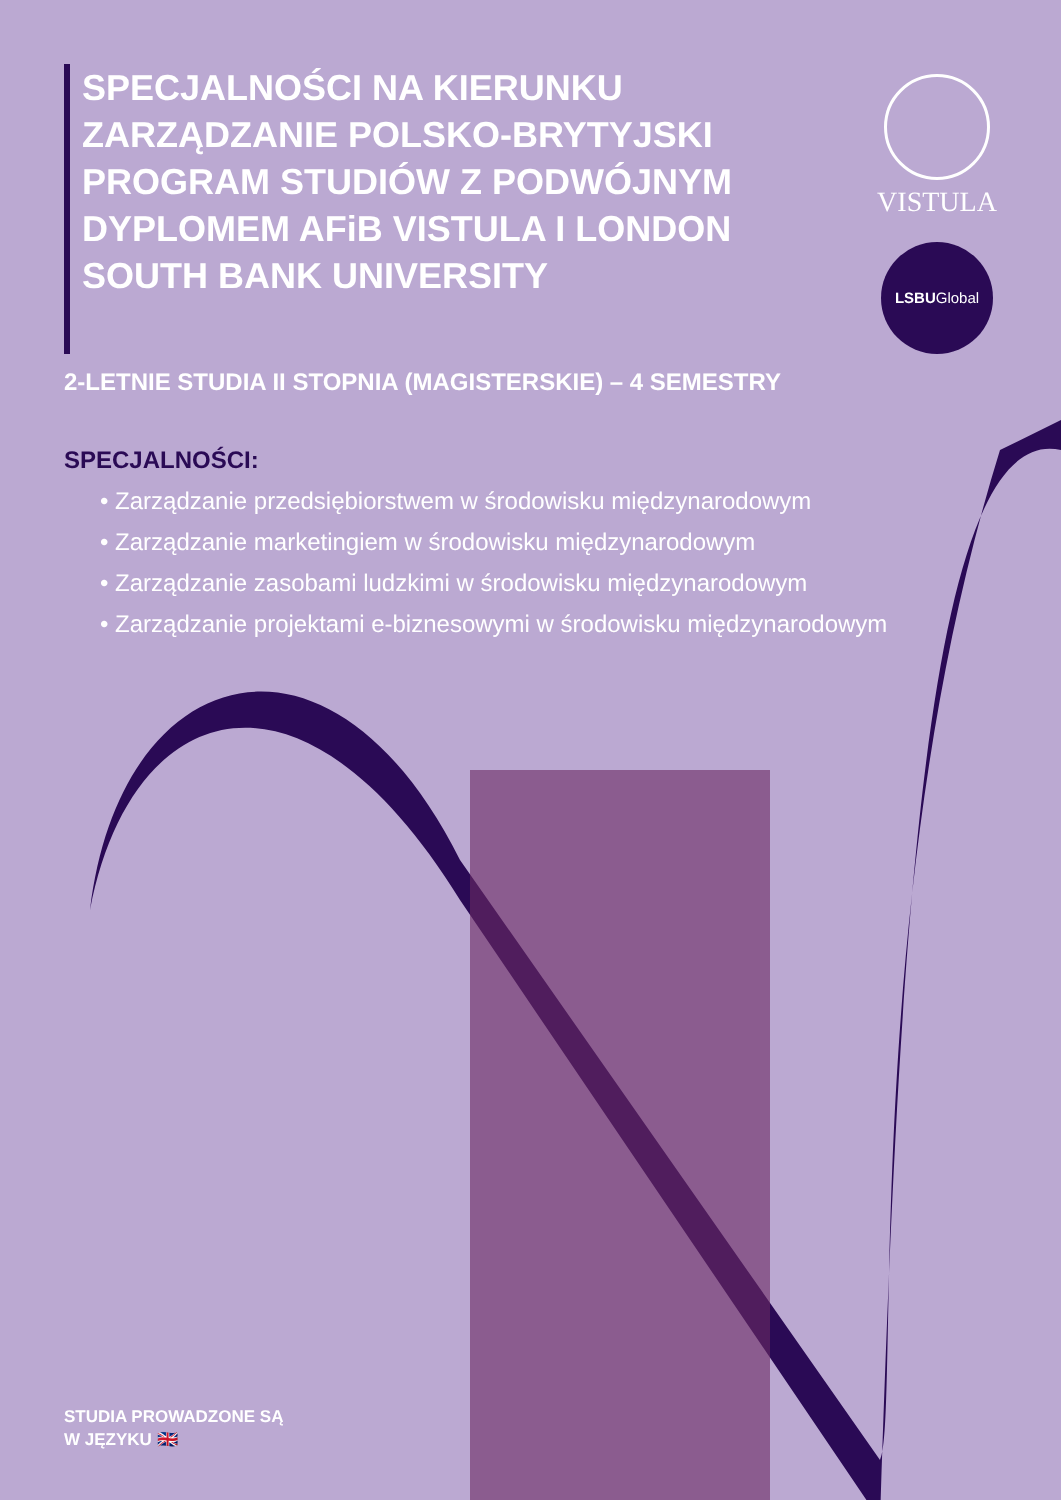SPECJALNOŚCI NA KIERUNKU ZARZĄDZANIE POLSKO-BRYTYJSKI PROGRAM STUDIÓW Z PODWÓJNYM DYPLOMEM AFiB VISTULA I LONDON SOUTH BANK UNIVERSITY
VISTULA
LSBUGlobal
2-LETNIE STUDIA II STOPNIA (MAGISTERSKIE) – 4 SEMESTRY
SPECJALNOŚCI:
• Zarządzanie przedsiębiorstwem w środowisku międzynarodowym
• Zarządzanie marketingiem w środowisku międzynarodowym
• Zarządzanie zasobami ludzkimi w środowisku międzynarodowym
• Zarządzanie projektami e-biznesowymi w środowisku międzynarodowym
STUDIA PROWADZONE SĄ
W JĘZYKU 🇬🇧